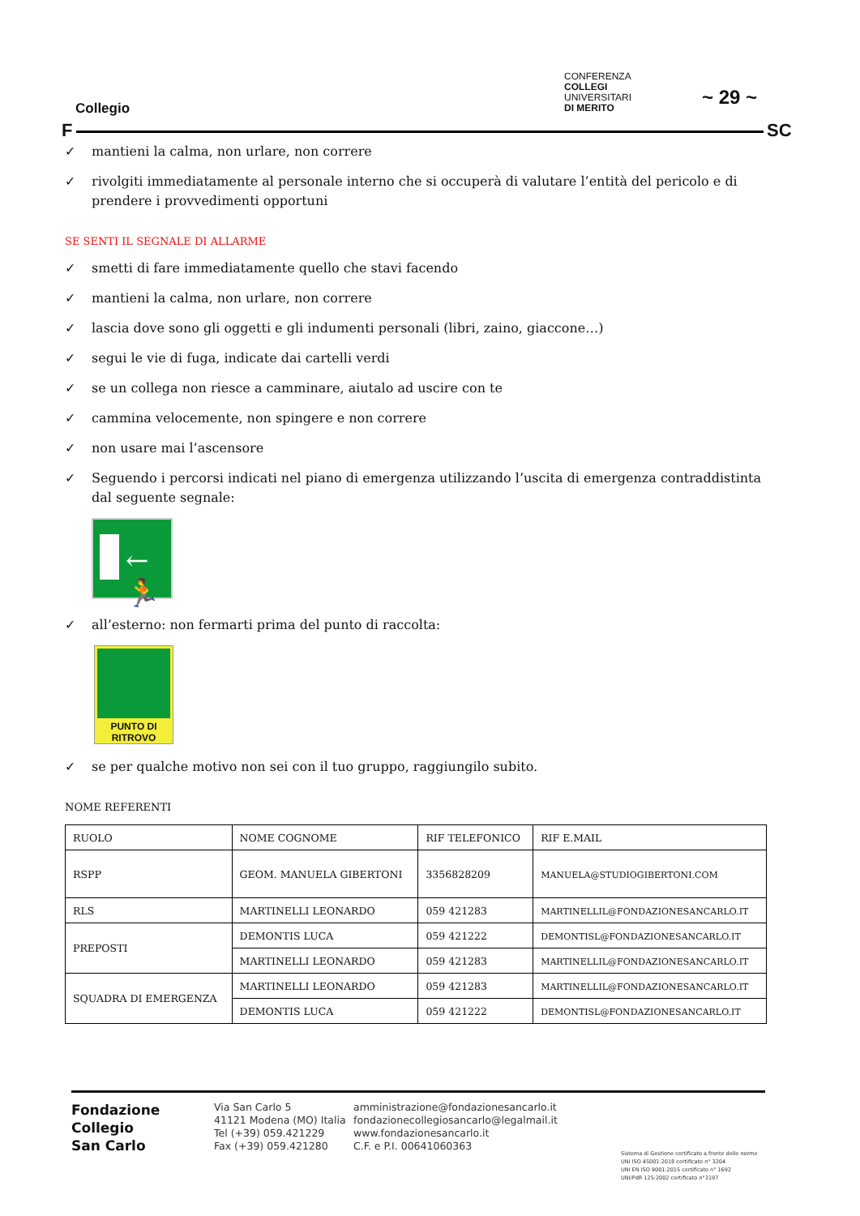Collegio
F SC
CONFERENZA
COLLEGI
UNIVERSITARI
DI MERITO
~ 29 ~
✓ mantieni la calma, non urlare, non correre
✓ rivolgiti immediatamente al personale interno che si occuperà di valutare l’entità del pericolo e di prendere i provvedimenti opportuni
SE SENTI IL SEGNALE DI ALLARME
✓ smetti di fare immediatamente quello che stavi facendo
✓ mantieni la calma, non urlare, non correre
✓ lascia dove sono gli oggetti e gli indumenti personali (libri, zaino, giaccone…)
✓ segui le vie di fuga, indicate dai cartelli verdi
✓ se un collega non riesce a camminare, aiutalo ad uscire con te
✓ cammina velocemente, non spingere e non correre
✓ non usare mai l’ascensore
✓ Seguendo i percorsi indicati nel piano di emergenza utilizzando l’uscita di emergenza contraddistinta dal seguente segnale:
←🏃
✓ all’esterno: non fermarti prima del punto di raccolta:
PUNTO DI
RITROVO
✓ se per qualche motivo non sei con il tuo gruppo, raggiungilo subito.
NOME REFERENTI
| RUOLO | NOME COGNOME | RIF TELEFONICO | RIF E.MAIL |
| RSPP | GEOM. MANUELA GIBERTONI | 3356828209 | MANUELA@STUDIOGIBERTONI.COM |
| RLS | MARTINELLI LEONARDO | 059 421283 | MARTINELLIL@FONDAZIONESANCARLO.IT |
| PREPOSTI | DEMONTIS LUCA | 059 421222 | DEMONTISL@FONDAZIONESANCARLO.IT |
| | MARTINELLI LEONARDO | 059 421283 | MARTINELLIL@FONDAZIONESANCARLO.IT |
| SQUADRA DI EMERGENZA | MARTINELLI LEONARDO | 059 421283 | MARTINELLIL@FONDAZIONESANCARLO.IT |
| | DEMONTIS LUCA | 059 421222 | DEMONTISL@FONDAZIONESANCARLO.IT |
Fondazione
Collegio
San Carlo
Via San Carlo 5
41121 Modena (MO) Italia
Tel (+39) 059.421229
Fax (+39) 059.421280
amministrazione@fondazionesancarlo.it
fondazionecollegiosancarlo@legalmail.it
www.fondazionesancarlo.it
C.F. e P.I. 00641060363
Sistema di Gestione certificato a fronte delle norme
UNI ISO 45001:2018 certificato n° 3204
UNI EN ISO 9001:2015 certificato n° 1692
UNI/PdR 125:2002 certificato n°3197